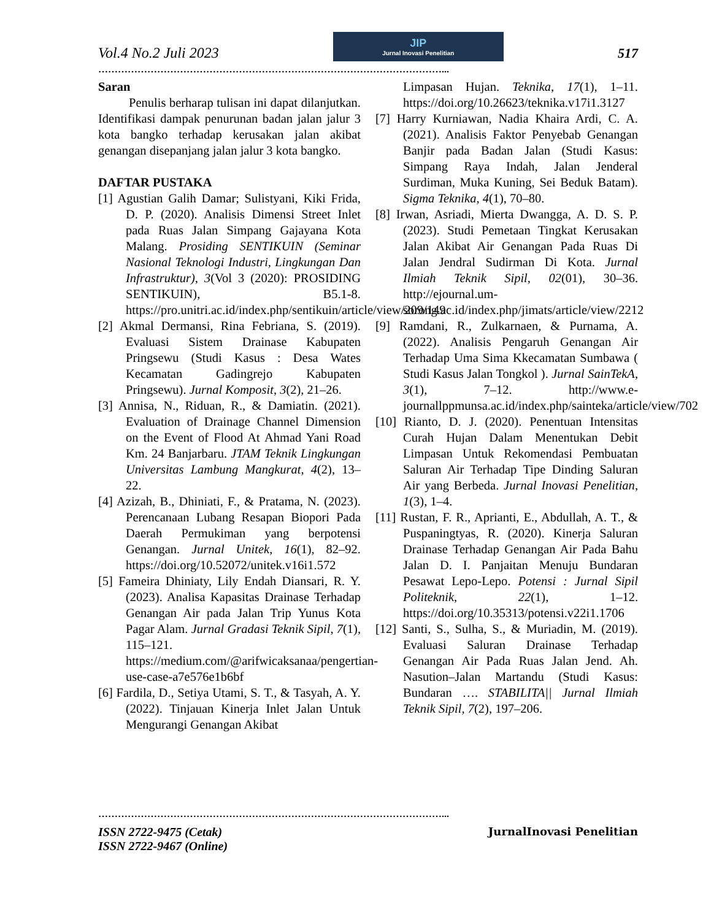Vol.4 No.2 Juli 2023
JIP
Jurnal Inovasi Penelitian
517
……………………………………………………………………………………………...
Saran
Penulis berharap tulisan ini dapat dilanjutkan. Identifikasi dampak penurunan badan jalan jalur 3 kota bangko terhadap kerusakan jalan akibat genangan disepanjang jalan jalur 3 kota bangko.
DAFTAR PUSTAKA
[1] Agustian Galih Damar; Sulistyani, Kiki Frida, D. P. (2020). Analisis Dimensi Street Inlet pada Ruas Jalan Simpang Gajayana Kota Malang. Prosiding SENTIKUIN (Seminar Nasional Teknologi Industri, Lingkungan Dan Infrastruktur), 3(Vol 3 (2020): PROSIDING SENTIKUIN), B5.1-8. https://pro.unitri.ac.id/index.php/sentikuin/article/view/209/149
[2] Akmal Dermansi, Rina Febriana, S. (2019). Evaluasi Sistem Drainase Kabupaten Pringsewu (Studi Kasus : Desa Wates Kecamatan Gadingrejo Kabupaten Pringsewu). Jurnal Komposit, 3(2), 21–26.
[3] Annisa, N., Riduan, R., & Damiatin. (2021). Evaluation of Drainage Channel Dimension on the Event of Flood At Ahmad Yani Road Km. 24 Banjarbaru. JTAM Teknik Lingkungan Universitas Lambung Mangkurat, 4(2), 13–22.
[4] Azizah, B., Dhiniati, F., & Pratama, N. (2023). Perencanaan Lubang Resapan Biopori Pada Daerah Permukiman yang berpotensi Genangan. Jurnal Unitek, 16(1), 82–92. https://doi.org/10.52072/unitek.v16i1.572
[5] Fameira Dhiniaty, Lily Endah Diansari, R. Y. (2023). Analisa Kapasitas Drainase Terhadap Genangan Air pada Jalan Trip Yunus Kota Pagar Alam. Jurnal Gradasi Teknik Sipil, 7(1), 115–121. https://medium.com/@arifwicaksanaa/pengertian-use-case-a7e576e1b6bf
[6] Fardila, D., Setiya Utami, S. T., & Tasyah, A. Y. (2022). Tinjauan Kinerja Inlet Jalan Untuk Mengurangi Genangan Akibat
Limpasan Hujan. Teknika, 17(1), 1–11. https://doi.org/10.26623/teknika.v17i1.3127
[7] Harry Kurniawan, Nadia Khaira Ardi, C. A. (2021). Analisis Faktor Penyebab Genangan Banjir pada Badan Jalan (Studi Kasus: Simpang Raya Indah, Jalan Jenderal Surdiman, Muka Kuning, Sei Beduk Batam). Sigma Teknika, 4(1), 70–80.
[8] Irwan, Asriadi, Mierta Dwangga, A. D. S. P. (2023). Studi Pemetaan Tingkat Kerusakan Jalan Akibat Air Genangan Pada Ruas Di Jalan Jendral Sudirman Di Kota. Jurnal Ilmiah Teknik Sipil, 02(01), 30–36. http://ejournal.um-sorong.ac.id/index.php/jimats/article/view/2212
[9] Ramdani, R., Zulkarnaen, & Purnama, A. (2022). Analisis Pengaruh Genangan Air Terhadap Uma Sima Kkecamatan Sumbawa ( Studi Kasus Jalan Tongkol ). Jurnal SainTekA, 3(1), 7–12. http://www.e-journallppmunsa.ac.id/index.php/sainteka/article/view/702
[10] Rianto, D. J. (2020). Penentuan Intensitas Curah Hujan Dalam Menentukan Debit Limpasan Untuk Rekomendasi Pembuatan Saluran Air Terhadap Tipe Dinding Saluran Air yang Berbeda. Jurnal Inovasi Penelitian, 1(3), 1–4.
[11] Rustan, F. R., Aprianti, E., Abdullah, A. T., & Puspaningtyas, R. (2020). Kinerja Saluran Drainase Terhadap Genangan Air Pada Bahu Jalan D. I. Panjaitan Menuju Bundaran Pesawat Lepo-Lepo. Potensi : Jurnal Sipil Politeknik, 22(1), 1–12. https://doi.org/10.35313/potensi.v22i1.1706
[12] Santi, S., Sulha, S., & Muriadin, M. (2019). Evaluasi Saluran Drainase Terhadap Genangan Air Pada Ruas Jalan Jend. Ah. Nasution–Jalan Martandu (Studi Kasus: Bundaran …. STABILITA|| Jurnal Ilmiah Teknik Sipil, 7(2), 197–206.
……………………………………………………………………………………………...
ISSN 2722-9475 (Cetak)
ISSN 2722-9467 (Online)
JurnalInovasi Penelitian